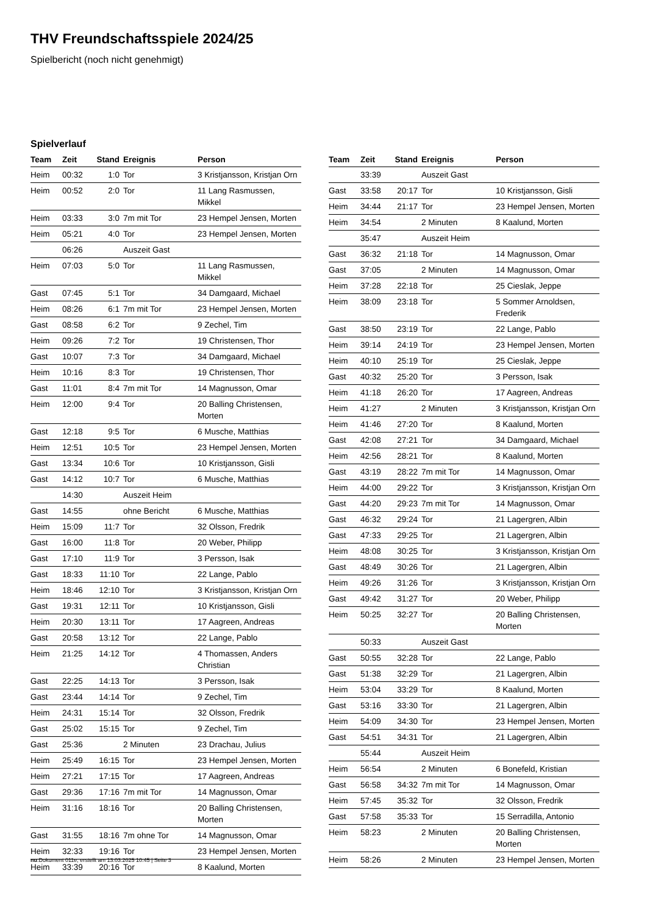THV Freundschaftsspiele 2024/25
Spielbericht (noch nicht genehmigt)
Spielverlauf
| Team | Zeit | Stand | Ereignis | Person |
| --- | --- | --- | --- | --- |
| Heim | 00:32 | 1:0 | Tor | 3 Kristjansson, Kristjan Orn |
| Heim | 00:52 | 2:0 | Tor | 11 Lang Rasmussen, Mikkel |
| Heim | 03:33 | 3:0 | 7m mit Tor | 23 Hempel Jensen, Morten |
| Heim | 05:21 | 4:0 | Tor | 23 Hempel Jensen, Morten |
| | 06:26 | | Auszeit Gast | |
| Heim | 07:03 | 5:0 | Tor | 11 Lang Rasmussen, Mikkel |
| Gast | 07:45 | 5:1 | Tor | 34 Damgaard, Michael |
| Heim | 08:26 | 6:1 | 7m mit Tor | 23 Hempel Jensen, Morten |
| Gast | 08:58 | 6:2 | Tor | 9 Zechel, Tim |
| Heim | 09:26 | 7:2 | Tor | 19 Christensen, Thor |
| Gast | 10:07 | 7:3 | Tor | 34 Damgaard, Michael |
| Heim | 10:16 | 8:3 | Tor | 19 Christensen, Thor |
| Gast | 11:01 | 8:4 | 7m mit Tor | 14 Magnusson, Omar |
| Heim | 12:00 | 9:4 | Tor | 20 Balling Christensen, Morten |
| Gast | 12:18 | 9:5 | Tor | 6 Musche, Matthias |
| Heim | 12:51 | 10:5 | Tor | 23 Hempel Jensen, Morten |
| Gast | 13:34 | 10:6 | Tor | 10 Kristjansson, Gisli |
| Gast | 14:12 | 10:7 | Tor | 6 Musche, Matthias |
| | 14:30 | | Auszeit Heim | |
| Gast | 14:55 | | ohne Bericht | 6 Musche, Matthias |
| Heim | 15:09 | 11:7 | Tor | 32 Olsson, Fredrik |
| Gast | 16:00 | 11:8 | Tor | 20 Weber, Philipp |
| Gast | 17:10 | 11:9 | Tor | 3 Persson, Isak |
| Gast | 18:33 | 11:10 | Tor | 22 Lange, Pablo |
| Heim | 18:46 | 12:10 | Tor | 3 Kristjansson, Kristjan Orn |
| Gast | 19:31 | 12:11 | Tor | 10 Kristjansson, Gisli |
| Heim | 20:30 | 13:11 | Tor | 17 Aagreen, Andreas |
| Gast | 20:58 | 13:12 | Tor | 22 Lange, Pablo |
| Heim | 21:25 | 14:12 | Tor | 4 Thomassen, Anders Christian |
| Gast | 22:25 | 14:13 | Tor | 3 Persson, Isak |
| Gast | 23:44 | 14:14 | Tor | 9 Zechel, Tim |
| Heim | 24:31 | 15:14 | Tor | 32 Olsson, Fredrik |
| Gast | 25:02 | 15:15 | Tor | 9 Zechel, Tim |
| Gast | 25:36 | | 2 Minuten | 23 Drachau, Julius |
| Heim | 25:49 | 16:15 | Tor | 23 Hempel Jensen, Morten |
| Heim | 27:21 | 17:15 | Tor | 17 Aagreen, Andreas |
| Gast | 29:36 | 17:16 | 7m mit Tor | 14 Magnusson, Omar |
| Heim | 31:16 | 18:16 | Tor | 20 Balling Christensen, Morten |
| Gast | 31:55 | 18:16 | 7m ohne Tor | 14 Magnusson, Omar |
| Heim | 32:33 | 19:16 | Tor | 23 Hempel Jensen, Morten |
| Heim | 33:39 | 20:16 | Tor | 8 Kaalund, Morten |
| Team | Zeit | Stand | Ereignis | Person |
| --- | --- | --- | --- | --- |
| | 33:39 | | Auszeit Gast | |
| Gast | 33:58 | 20:17 | Tor | 10 Kristjansson, Gisli |
| Heim | 34:44 | 21:17 | Tor | 23 Hempel Jensen, Morten |
| Heim | 34:54 | | 2 Minuten | 8 Kaalund, Morten |
| | 35:47 | | Auszeit Heim | |
| Gast | 36:32 | 21:18 | Tor | 14 Magnusson, Omar |
| Gast | 37:05 | | 2 Minuten | 14 Magnusson, Omar |
| Heim | 37:28 | 22:18 | Tor | 25 Cieslak, Jeppe |
| Heim | 38:09 | 23:18 | Tor | 5 Sommer Arnoldsen, Frederik |
| Gast | 38:50 | 23:19 | Tor | 22 Lange, Pablo |
| Heim | 39:14 | 24:19 | Tor | 23 Hempel Jensen, Morten |
| Heim | 40:10 | 25:19 | Tor | 25 Cieslak, Jeppe |
| Gast | 40:32 | 25:20 | Tor | 3 Persson, Isak |
| Heim | 41:18 | 26:20 | Tor | 17 Aagreen, Andreas |
| Heim | 41:27 | | 2 Minuten | 3 Kristjansson, Kristjan Orn |
| Heim | 41:46 | 27:20 | Tor | 8 Kaalund, Morten |
| Gast | 42:08 | 27:21 | Tor | 34 Damgaard, Michael |
| Heim | 42:56 | 28:21 | Tor | 8 Kaalund, Morten |
| Gast | 43:19 | 28:22 | 7m mit Tor | 14 Magnusson, Omar |
| Heim | 44:00 | 29:22 | Tor | 3 Kristjansson, Kristjan Orn |
| Gast | 44:20 | 29:23 | 7m mit Tor | 14 Magnusson, Omar |
| Gast | 46:32 | 29:24 | Tor | 21 Lagergren, Albin |
| Gast | 47:33 | 29:25 | Tor | 21 Lagergren, Albin |
| Heim | 48:08 | 30:25 | Tor | 3 Kristjansson, Kristjan Orn |
| Gast | 48:49 | 30:26 | Tor | 21 Lagergren, Albin |
| Heim | 49:26 | 31:26 | Tor | 3 Kristjansson, Kristjan Orn |
| Gast | 49:42 | 31:27 | Tor | 20 Weber, Philipp |
| Heim | 50:25 | 32:27 | Tor | 20 Balling Christensen, Morten |
| | 50:33 | | Auszeit Gast | |
| Gast | 50:55 | 32:28 | Tor | 22 Lange, Pablo |
| Gast | 51:38 | 32:29 | Tor | 21 Lagergren, Albin |
| Heim | 53:04 | 33:29 | Tor | 8 Kaalund, Morten |
| Gast | 53:16 | 33:30 | Tor | 21 Lagergren, Albin |
| Heim | 54:09 | 34:30 | Tor | 23 Hempel Jensen, Morten |
| Gast | 54:51 | 34:31 | Tor | 21 Lagergren, Albin |
| | 55:44 | | Auszeit Heim | |
| Heim | 56:54 | | 2 Minuten | 6 Bonefeld, Kristian |
| Gast | 56:58 | 34:32 | 7m mit Tor | 14 Magnusson, Omar |
| Heim | 57:45 | 35:32 | Tor | 32 Olsson, Fredrik |
| Gast | 57:58 | 35:33 | Tor | 15 Serradilla, Antonio |
| Heim | 58:23 | | 2 Minuten | 20 Balling Christensen, Morten |
| Heim | 58:26 | | 2 Minuten | 23 Hempel Jensen, Morten |
nu.Dokument 011e, erstellt am 13.03.2025 10:45 | Seite 3